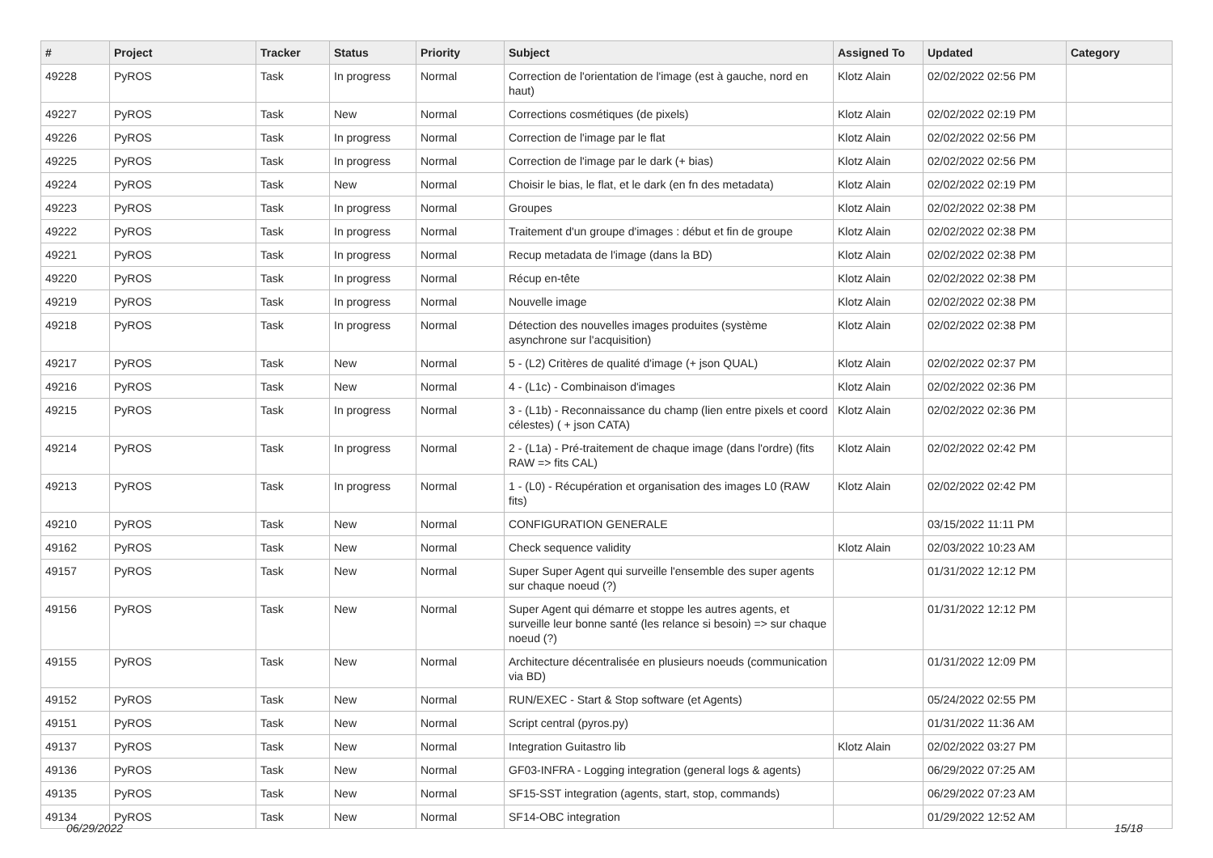| # | Project | Tracker | Status | Priority | Subject | Assigned To | Updated | Category |
| --- | --- | --- | --- | --- | --- | --- | --- | --- |
| 49228 | PyROS | Task | In progress | Normal | Correction de l'orientation de l'image (est à gauche, nord en haut) | Klotz Alain | 02/02/2022 02:56 PM | |
| 49227 | PyROS | Task | New | Normal | Corrections cosmétiques (de pixels) | Klotz Alain | 02/02/2022 02:19 PM | |
| 49226 | PyROS | Task | In progress | Normal | Correction de l'image par le flat | Klotz Alain | 02/02/2022 02:56 PM | |
| 49225 | PyROS | Task | In progress | Normal | Correction de l'image par le dark (+ bias) | Klotz Alain | 02/02/2022 02:56 PM | |
| 49224 | PyROS | Task | New | Normal | Choisir le bias, le flat, et le dark (en fn des metadata) | Klotz Alain | 02/02/2022 02:19 PM | |
| 49223 | PyROS | Task | In progress | Normal | Groupes | Klotz Alain | 02/02/2022 02:38 PM | |
| 49222 | PyROS | Task | In progress | Normal | Traitement d'un groupe d'images : début et fin de groupe | Klotz Alain | 02/02/2022 02:38 PM | |
| 49221 | PyROS | Task | In progress | Normal | Recup metadata de l'image (dans la BD) | Klotz Alain | 02/02/2022 02:38 PM | |
| 49220 | PyROS | Task | In progress | Normal | Récup en-tête | Klotz Alain | 02/02/2022 02:38 PM | |
| 49219 | PyROS | Task | In progress | Normal | Nouvelle image | Klotz Alain | 02/02/2022 02:38 PM | |
| 49218 | PyROS | Task | In progress | Normal | Détection des nouvelles images produites (système asynchrone sur l'acquisition) | Klotz Alain | 02/02/2022 02:38 PM | |
| 49217 | PyROS | Task | New | Normal | 5 - (L2) Critères de qualité d'image (+ json QUAL) | Klotz Alain | 02/02/2022 02:37 PM | |
| 49216 | PyROS | Task | New | Normal | 4 - (L1c) - Combinaison d'images | Klotz Alain | 02/02/2022 02:36 PM | |
| 49215 | PyROS | Task | In progress | Normal | 3 - (L1b) - Reconnaissance du champ (lien entre pixels et coord célestes) ( + json CATA) | Klotz Alain | 02/02/2022 02:36 PM | |
| 49214 | PyROS | Task | In progress | Normal | 2 - (L1a) - Pré-traitement de chaque image (dans l'ordre) (fits RAW => fits CAL) | Klotz Alain | 02/02/2022 02:42 PM | |
| 49213 | PyROS | Task | In progress | Normal | 1 - (L0) - Récupération et organisation des images L0 (RAW fits) | Klotz Alain | 02/02/2022 02:42 PM | |
| 49210 | PyROS | Task | New | Normal | CONFIGURATION GENERALE | | 03/15/2022 11:11 PM | |
| 49162 | PyROS | Task | New | Normal | Check sequence validity | Klotz Alain | 02/03/2022 10:23 AM | |
| 49157 | PyROS | Task | New | Normal | Super Super Agent qui surveille l'ensemble des super agents sur chaque noeud (?) | | 01/31/2022 12:12 PM | |
| 49156 | PyROS | Task | New | Normal | Super Agent qui démarre et stoppe les autres agents, et surveille leur bonne santé (les relance si besoin) => sur chaque noeud (?) | | 01/31/2022 12:12 PM | |
| 49155 | PyROS | Task | New | Normal | Architecture décentralisée en plusieurs noeuds (communication via BD) | | 01/31/2022 12:09 PM | |
| 49152 | PyROS | Task | New | Normal | RUN/EXEC - Start & Stop software (et Agents) | | 05/24/2022 02:55 PM | |
| 49151 | PyROS | Task | New | Normal | Script central (pyros.py) | | 01/31/2022 11:36 AM | |
| 49137 | PyROS | Task | New | Normal | Integration Guitastro lib | Klotz Alain | 02/02/2022 03:27 PM | |
| 49136 | PyROS | Task | New | Normal | GF03-INFRA - Logging integration (general logs & agents) | | 06/29/2022 07:25 AM | |
| 49135 | PyROS | Task | New | Normal | SF15-SST integration (agents, start, stop, commands) | | 06/29/2022 07:23 AM | |
| 49134 | PyROS | Task | New | Normal | SF14-OBC integration | | 01/29/2022 12:52 AM | |
06/29/2022 15/18